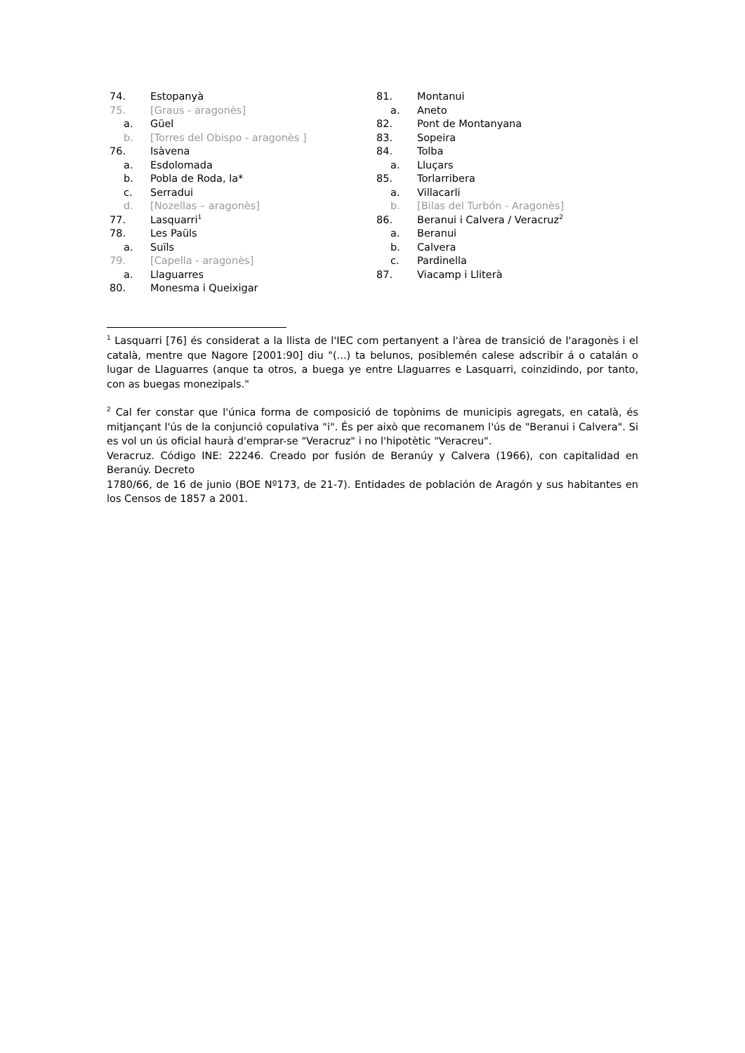74. Estopanyà
75. [Graus - aragonès]
a. Güel
b. [Torres del Obispo - aragonès ]
76. Isàvena
a. Esdolomada
b. Pobla de Roda, la*
c. Serradui
d. [Nozellas – aragonès]
77. Lasquarri<sup>1</sup>
78. Les Paüls
a. Suïls
79. [Capella - aragonès]
a. Llaguarres
80. Monesma i Queixigar
81. Montanui
a. Aneto
82. Pont de Montanyana
83. Sopeira
84. Tolba
a. Lluçars
85. Torlarribera
a. Villacarli
b. [Bilas del Turbón - Aragonès]
86. Beranui i Calvera / Veracruz<sup>2</sup>
a. Beranui
b. Calvera
c. Pardinella
87. Viacamp i Lliterà
<sup>1</sup> Lasquarri [76] és considerat a la llista de l'IEC com pertanyent a l'àrea de transició de l'aragonès i el català, mentre que Nagore [2001:90] diu "(...) ta belunos, posiblemén calese adscribir á o catalán o lugar de Llaguarres (anque ta otros, a buega ye entre Llaguarres e Lasquarri, coinzidindo, por tanto, con as buegas monezipals."
<sup>2</sup> Cal fer constar que l'única forma de composició de topònims de municipis agregats, en català, és mitjançant l'ús de la conjunció copulativa "i". És per això que recomanem l'ús de "Beranui i Calvera". Si es vol un ús oficial haurà d'emprar-se "Veracruz" i no l'hipotètic "Veracreu".
Veracruz. Código INE: 22246. Creado por fusión de Beranúy y Calvera (1966), con capitalidad en Beranúy. Decreto
1780/66, de 16 de junio (BOE Nº173, de 21-7). Entidades de población de Aragón y sus habitantes en los Censos de 1857 a 2001.